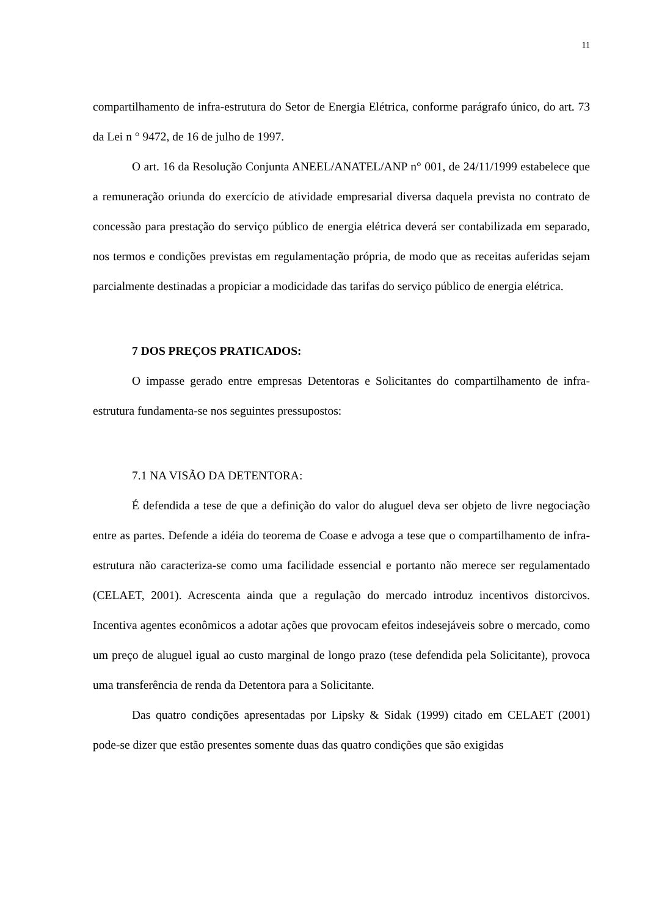11
compartilhamento de infra-estrutura do Setor de Energia Elétrica, conforme parágrafo único, do art. 73 da Lei n ° 9472, de 16 de julho de 1997.
O art. 16 da Resolução Conjunta ANEEL/ANATEL/ANP n° 001, de 24/11/1999 estabelece que a remuneração oriunda do exercício de atividade empresarial diversa daquela prevista no contrato de concessão para prestação do serviço público de energia elétrica deverá ser contabilizada em separado, nos termos e condições previstas em regulamentação própria, de modo que as receitas auferidas sejam parcialmente destinadas a propiciar a modicidade das tarifas do serviço público de energia elétrica.
7 DOS PREÇOS PRATICADOS:
O impasse gerado entre empresas Detentoras e Solicitantes do compartilhamento de infra-estrutura fundamenta-se nos seguintes pressupostos:
7.1 NA VISÃO DA DETENTORA:
É defendida a tese de que a definição do valor do aluguel deva ser objeto de livre negociação entre as partes. Defende a idéia do teorema de Coase e advoga a tese que o compartilhamento de infra-estrutura não caracteriza-se como uma facilidade essencial e portanto não merece ser regulamentado (CELAET, 2001). Acrescenta ainda que a regulação do mercado introduz incentivos distorcivos. Incentiva agentes econômicos a adotar ações que provocam efeitos indesejáveis sobre o mercado, como um preço de aluguel igual ao custo marginal de longo prazo (tese defendida pela Solicitante), provoca uma transferência de renda da Detentora para a Solicitante.
Das quatro condições apresentadas por Lipsky & Sidak (1999) citado em CELAET (2001) pode-se dizer que estão presentes somente duas das quatro condições que são exigidas